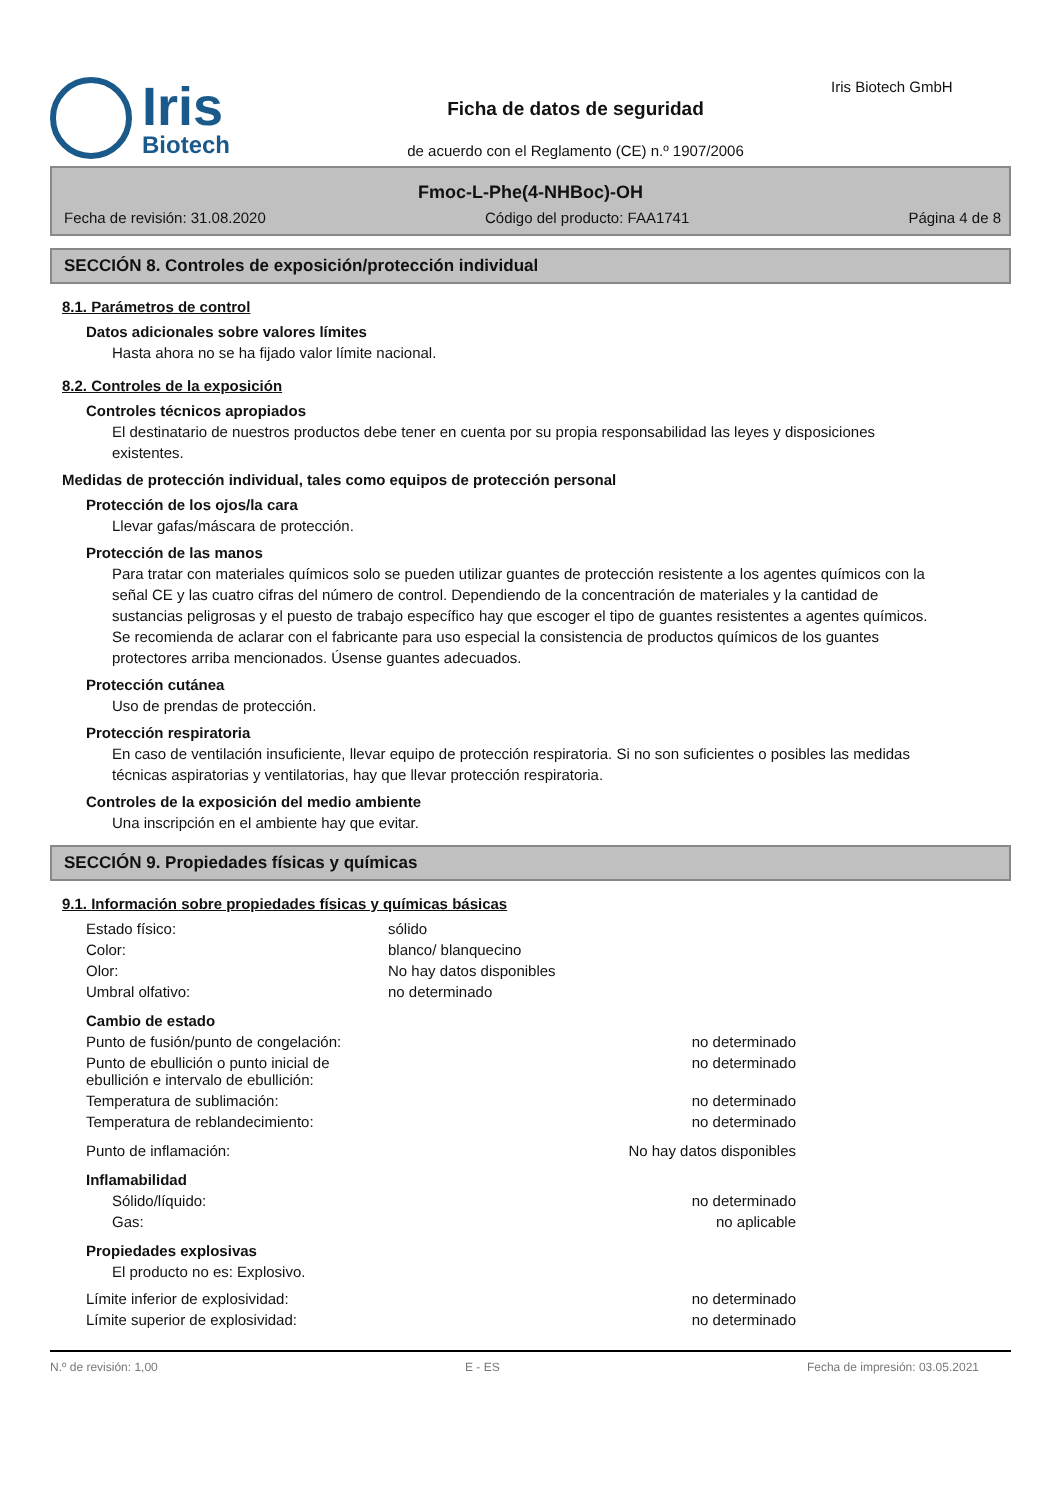Iris
Biotech
Ficha de datos de seguridad
de acuerdo con el Reglamento (CE) n.º 1907/2006
Iris Biotech GmbH
Fmoc-L-Phe(4-NHBoc)-OH
Fecha de revisión: 31.08.2020 Código del producto: FAA1741 Página 4 de 8
SECCIÓN 8. Controles de exposición/protección individual
8.1. Parámetros de control
Datos adicionales sobre valores límites
Hasta ahora no se ha fijado valor límite nacional.
8.2. Controles de la exposición
Controles técnicos apropiados
El destinatario de nuestros productos debe tener en cuenta por su propia responsabilidad las leyes y disposiciones existentes.
Medidas de protección individual, tales como equipos de protección personal
Protección de los ojos/la cara
Llevar gafas/máscara de protección.
Protección de las manos
Para tratar con materiales químicos solo se pueden utilizar guantes de protección resistente a los agentes químicos con la señal CE y las cuatro cifras del número de control. Dependiendo de la concentración de materiales y la cantidad de sustancias peligrosas y el puesto de trabajo específico hay que escoger el tipo de guantes resistentes a agentes químicos. Se recomienda de aclarar con el fabricante para uso especial la consistencia de productos químicos de los guantes protectores arriba mencionados. Úsense guantes adecuados.
Protección cutánea
Uso de prendas de protección.
Protección respiratoria
En caso de ventilación insuficiente, llevar equipo de protección respiratoria. Si no son suficientes o posibles las medidas técnicas aspiratorias y ventilatorias, hay que llevar protección respiratoria.
Controles de la exposición del medio ambiente
Una inscripción en el ambiente hay que evitar.
SECCIÓN 9. Propiedades físicas y químicas
9.1. Información sobre propiedades físicas y químicas básicas
| Estado físico: | sólido |
| Color: | blanco/ blanquecino |
| Olor: | No hay datos disponibles |
| Umbral olfativo: | no determinado |
| Cambio de estado | |
| Punto de fusión/punto de congelación: | no determinado |
| Punto de ebullición o punto inicial de ebullición e intervalo de ebullición: | no determinado |
| Temperatura de sublimación: | no determinado |
| Temperatura de reblandecimiento: | no determinado |
| Punto de inflamación: | No hay datos disponibles |
| Inflamabilidad | |
| Sólido/líquido: | no determinado |
| Gas: | no aplicable |
| Propiedades explosivas | |
| El producto no es: Explosivo. | |
| Límite inferior de explosividad: | no determinado |
| Límite superior de explosividad: | no determinado |
N.º de revisión: 1,00 E - ES Fecha de impresión: 03.05.2021